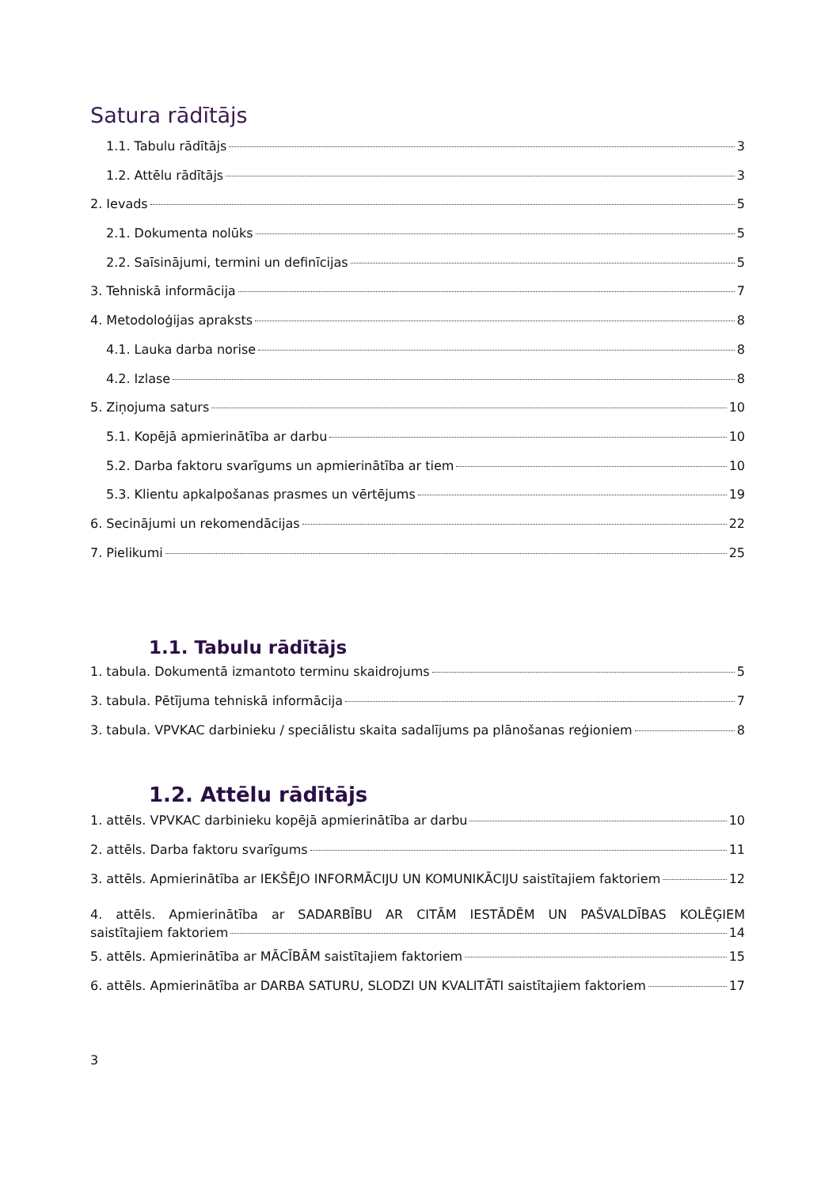Satura rādītājs
1.1. Tabulu rādītājs 3
1.2. Attēlu rādītājs 3
2. Ievads 5
2.1. Dokumenta nolūks 5
2.2. Saīsinājumi, termini un definīcijas 5
3. Tehniskā informācija 7
4. Metodoloģijas apraksts 8
4.1. Lauka darba norise 8
4.2. Izlase 8
5. Ziņojuma saturs 10
5.1. Kopējā apmierinātība ar darbu 10
5.2. Darba faktoru svarīgums un apmierinātība ar tiem 10
5.3. Klientu apkalpošanas prasmes un vērtējums 19
6. Secinājumi un rekomendācijas 22
7. Pielikumi 25
1.1. Tabulu rādītājs
1. tabula. Dokumentā izmantoto terminu skaidrojums 5
3. tabula. Pētījuma tehniskā informācija 7
3. tabula. VPVKAC darbinieku / speciālistu skaita sadalījums pa plānošanas reģioniem 8
1.2. Attēlu rādītājs
1. attēls. VPVKAC darbinieku kopējā apmierinātība ar darbu 10
2. attēls. Darba faktoru svarīgums 11
3. attēls. Apmierinātība ar IEKŠĒJO INFORMĀCIJU UN KOMUNIKĀCIJU saistītajiem faktoriem 12
4. attēls. Apmierinātība ar SADARBĪBU AR CITĀM IESTĀDĒM UN PAŠVALDĪBAS KOLĒĢIEM
saistītajiem faktoriem 14
5. attēls. Apmierinātība ar MĀCĪBĀM saistītajiem faktoriem 15
6. attēls. Apmierinātība ar DARBA SATURU, SLODZI UN KVALITĀTI saistītajiem faktoriem 17
3